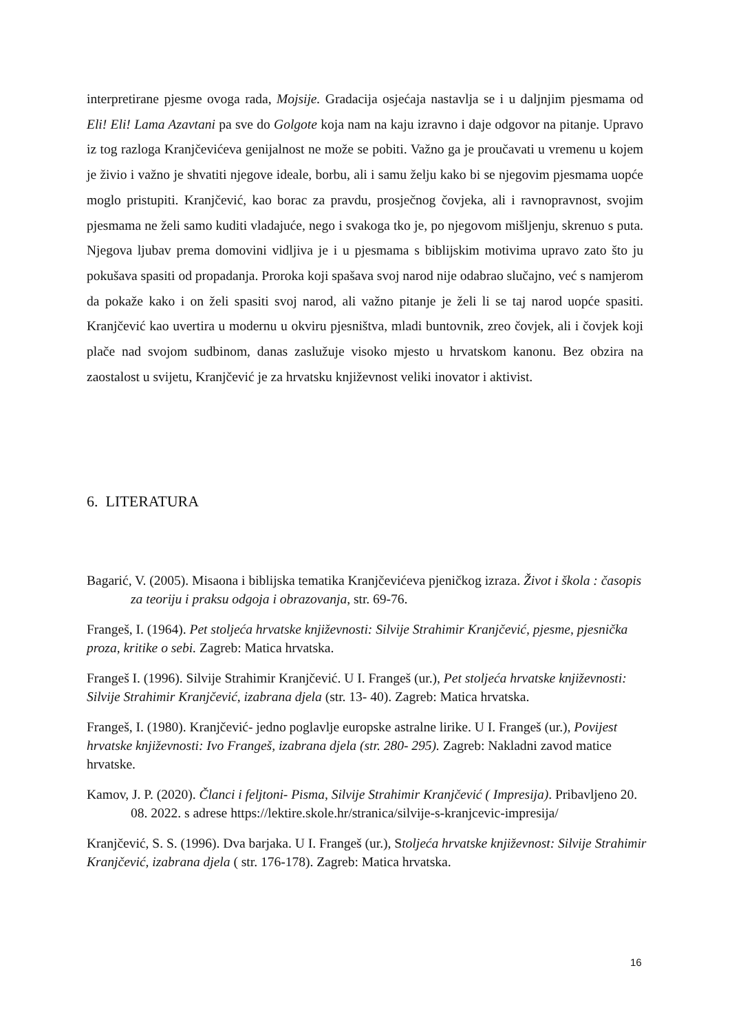interpretirane pjesme ovoga rada, Mojsije. Gradacija osjećaja nastavlja se i u daljnjim pjesmama od Eli! Eli! Lama Azavtani pa sve do Golgote koja nam na kaju izravno i daje odgovor na pitanje. Upravo iz tog razloga Kranjčevićeva genijalnost ne može se pobiti. Važno ga je proučavati u vremenu u kojem je živio i važno je shvatiti njegove ideale, borbu, ali i samu želju kako bi se njegovim pjesmama uopće moglo pristupiti. Kranjčević, kao borac za pravdu, prosječnog čovjeka, ali i ravnopravnost, svojim pjesmama ne želi samo kuditi vladajuće, nego i svakoga tko je, po njegovom mišljenju, skrenuo s puta. Njegova ljubav prema domovini vidljiva je i u pjesmama s biblijskim motivima upravo zato što ju pokušava spasiti od propadanja. Proroka koji spašava svoj narod nije odabrao slučajno, već s namjerom da pokaže kako i on želi spasiti svoj narod, ali važno pitanje je želi li se taj narod uopće spasiti. Kranjčević kao uvertira u modernu u okviru pjesništva, mladi buntovnik, zreo čovjek, ali i čovjek koji plače nad svojom sudbinom, danas zaslužuje visoko mjesto u hrvatskom kanonu. Bez obzira na zaostalost u svijetu, Kranjčević je za hrvatsku književnost veliki inovator i aktivist.
6. LITERATURA
Bagarić, V. (2005). Misaona i biblijska tematika Kranjčevićeva pjeničkog izraza. Život i škola : časopis za teoriju i praksu odgoja i obrazovanja, str. 69-76.
Frangeš, I. (1964). Pet stoljeća hrvatske književnosti: Silvije Strahimir Kranjčević, pjesme, pjesnička proza, kritike o sebi. Zagreb: Matica hrvatska.
Frangeš I. (1996). Silvije Strahimir Kranjčević. U I. Frangeš (ur.), Pet stoljeća hrvatske književnosti: Silvije Strahimir Kranjčević, izabrana djela (str. 13- 40). Zagreb: Matica hrvatska.
Frangeš, I. (1980). Kranjčević- jedno poglavlje europske astralne lirike. U I. Frangeš (ur.), Povijest hrvatske književnosti: Ivo Frangeš, izabrana djela (str. 280- 295). Zagreb: Nakladni zavod matice hrvatske.
Kamov, J. P. (2020). Članci i feljtoni- Pisma, Silvije Strahimir Kranjčević ( Impresija). Pribavljeno 20. 08. 2022. s adrese https://lektire.skole.hr/stranica/silvije-s-kranjcevic-impresija/
Kranjčević, S. S. (1996). Dva barjaka. U I. Frangeš (ur.), Stoljeća hrvatske književnost: Silvije Strahimir Kranjčević, izabrana djela ( str. 176-178). Zagreb: Matica hrvatska.
16